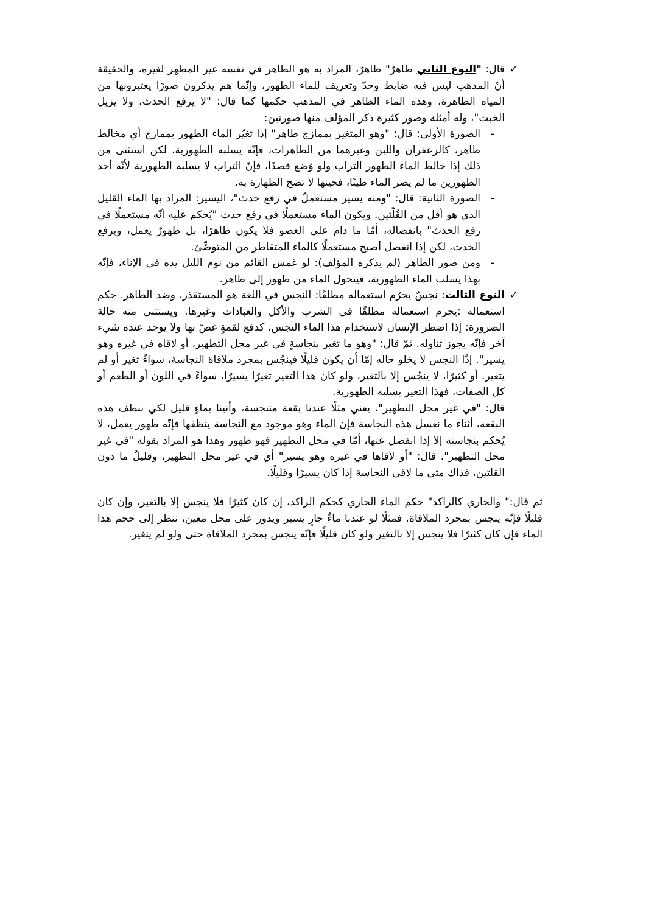✓ قال: "النوع الثاني طاهرٌ" طاهرٌ، المراد به هو الطاهر في نفسه غير المطهر لغيره، والحقيقة أنّ المذهب ليس فيه ضابط وحدّ وتعريف للماء الطهور، وإنّما هم يذكرون صورًا يعتبرونها من المياه الطاهرة، وهذه الماء الطاهر في المذهب حكمها كما قال: "لا يرفع الحدث، ولا يزيل الخبث"، وله أمثلة وصور كثيرة ذكر المؤلف منها صورتين:
- الصورة الأولى: قال: "وهو المتغير بممازج طاهر" إذا تغيّر الماء الطهور بممازج أي مخالط طاهر، كالزعفران واللبن وغيرهما من الطاهرات، فإنّه يسلبه الطهورية، لكن استثنى من ذلك إذا خالط الماء الطهور التراب ولو وُضع قصدًا، فإنّ التراب لا يسلبه الطهورية لأنّه أحد الطهورين ما لم يصر الماء طينًا، فحينها لا تصح الطهارة به.
- الصورة الثانية: قال: "ومنه يسير مستعملٌ في رفع حدث"، اليسير: المراد بها الماء القليل الذي هو أقل من القُلّتين. ويكون الماء مستعملًا في رفع حدث "يُحكم عليه أنّه مستعملًا في رفع الحدث" بانفصاله، أمّا ما دام على العضو فلا يكون طاهرًا، بل طهورٌ يعمل، ويرفع الحدث، لكن إذا انفصل أصبح مستعملًا كالماء المتقاطر من المتوضِّئ.
- ومن صور الطاهر (لم يذكره المؤلف): لو غمس القائم من نوم الليل يده في الإناء، فإنّه بهذا يسلب الماء الطهورية، فيتحول الماء من طهور إلى طاهر.
✓ النوع الثالث: نجسٌ يحرُم استعماله مطلقًا: النجس في اللغة هو المستقذر، وضد الطاهر. حكم استعماله :يحرم استعماله مطلقًا في الشرب والأكل والعبادات وغيرها. ويستثنى منه حالة الضرورة: إذا اضطر الإنسان لاستخدام هذا الماء النجس، كدفع لقمةٍ غصّ بها ولا يوجد عنده شيء آخر فإنّه يجوز تناوله. ثمّ قال: "وهو ما تغير بنجاسةٍ في غير محل التطهير، أو لاقاه في غيره وهو يسير". إذًا النجس لا يخلو حاله إمّا أن يكون قليلًا فينجُس بمجرد ملاقاة النجاسة، سواءً تغير أو لم يتغير. أو كثيرًا، لا ينجُس إلا بالتغير، ولو كان هذا التغير تغيرًا يسيرًا، سواءً في اللون أو الطعم أو كل الصفات، فهذا التغير يسلبه الطهورية.
قال: "في غير محل التطهير"، يعني مثلًا عندنا بقعة متنجسة، وأتينا بماءٍ قليل لكي ننظف هذه البقعة، أثناء ما نغسل هذه النجاسة فإن الماء وهو موجود مع النجاسة ينظفها فإنّه طهور يعمل، لا يُحكم بنجاسته إلا إذا انفصل عنها، أمّا في محل التطهير فهو طهور وهذا هو المراد بقوله "في غير محل التطهير". قال: "أو لاقاها في غيره وهو يسير" أي في غير محل التطهير، وقليلٌ ما دون القلتين، فذاك متى ما لاقى النجاسة إذا كان يسيرًا وقليلًا.
ثم قال:" والجاري كالراكد" حكم الماء الجاري كحكم الراكد، إن كان كثيرًا فلا ينجس إلا بالتغير، وإن كان قليلًا فإنّه ينجس بمجرد الملاقاة. فمثلًا لو عندنا ماءٌ جارٍ يسير ويدور على محل معين، ننظر إلى حجم هذا الماء فإن كان كثيرًا فلا ينجس إلا بالتغير ولو كان قليلًا فإنّه ينجس بمجرد الملاقاة حتى ولو لم يتغير.